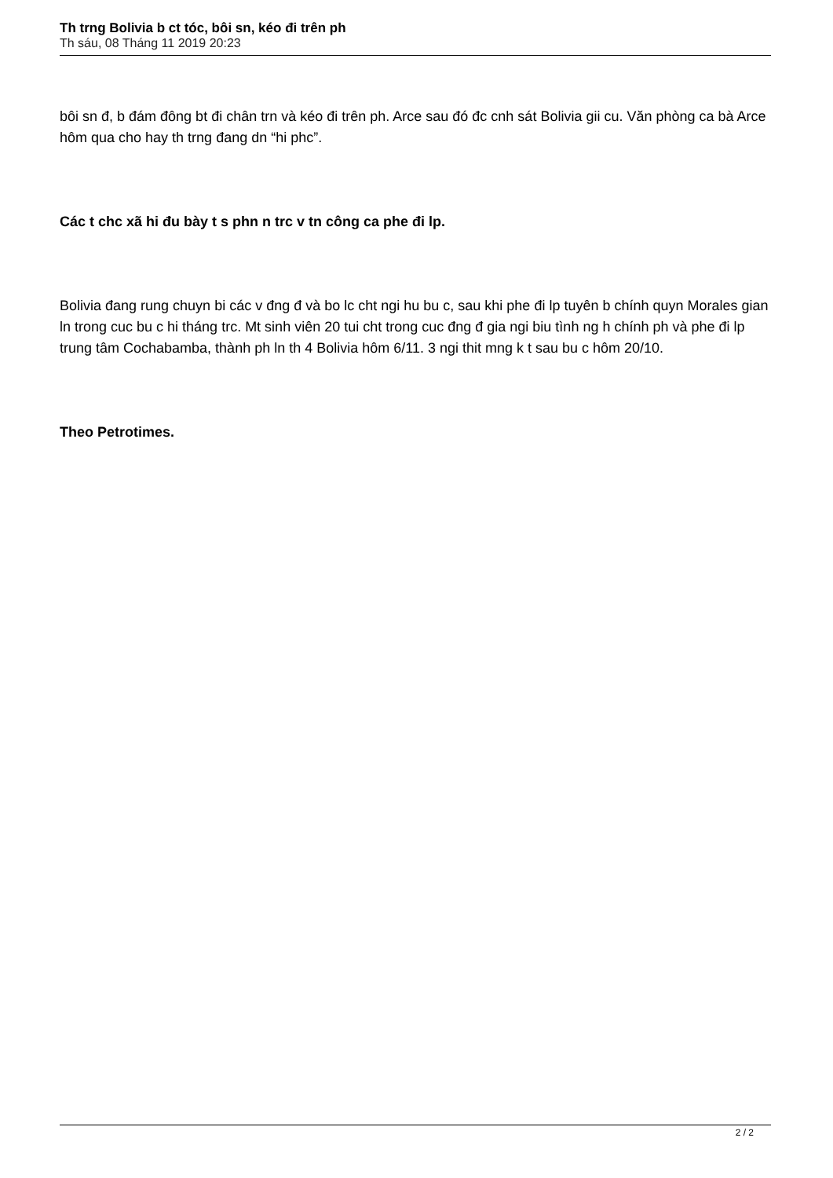Th trng Bolivia b ct tóc, bôi sn, kéo đi trên ph
Th sáu, 08 Tháng 11 2019 20:23
bôi sn đ, b đám đông bt đi chân trn và kéo đi trên ph. Arce sau đó đc cnh sát Bolivia gii cu. Văn phòng ca bà Arce hôm qua cho hay th trng đang dn “hi phc”.
Các t chc xã hi đu bày t s phn n trc v tn công ca phe đi lp.
Bolivia đang rung chuyn bi các v đng đ và bo lc cht ngi hu bu c, sau khi phe đi lp tuyên b chính quyn Morales gian ln trong cuc bu c hi tháng trc. Mt sinh viên 20 tui cht trong cuc đng đ gia ngi biu tình ng h chính ph và phe đi lp trung tâm Cochabamba, thành ph ln th 4 Bolivia hôm 6/11. 3 ngi thit mng k t sau bu c hôm 20/10.
Theo Petrotimes.
2 / 2